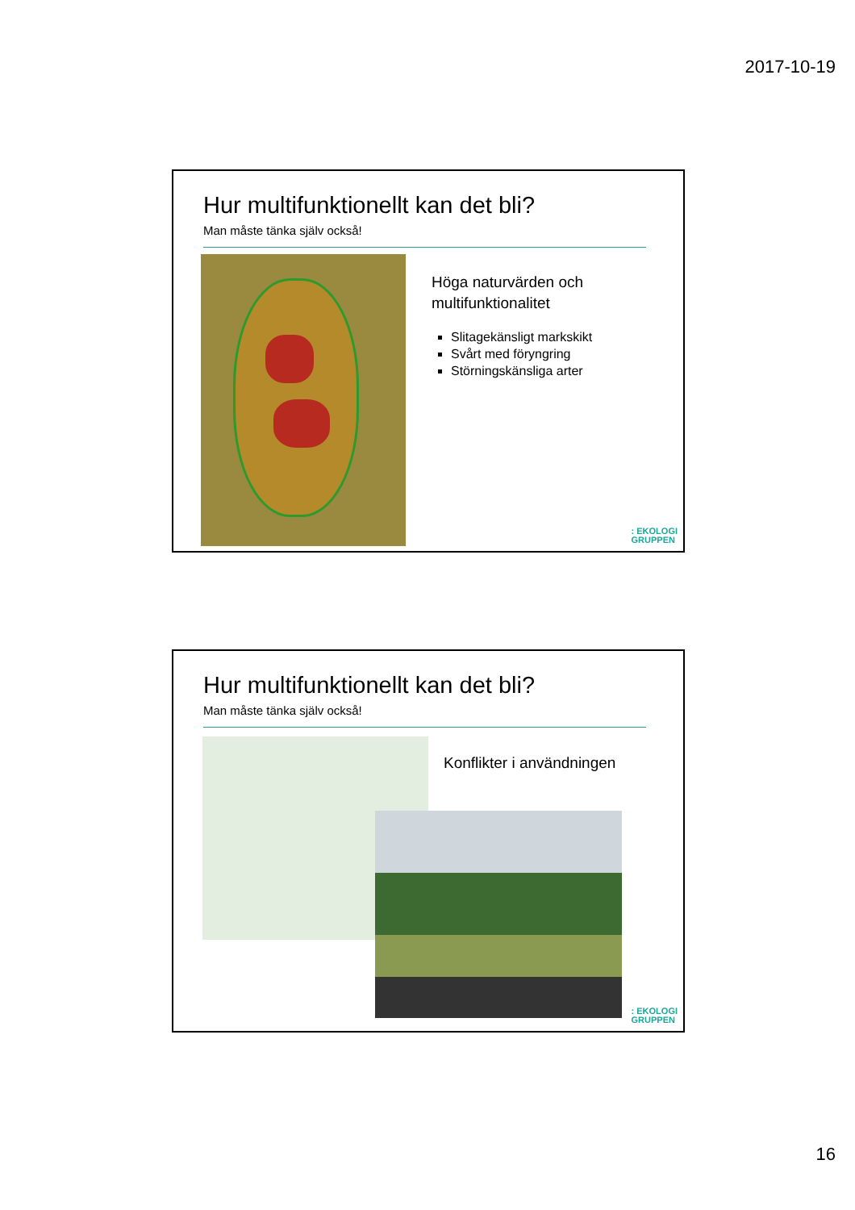2017-10-19
Hur multifunktionellt kan det bli?
Man måste tänka själv också!
Höga naturvärden och
multifunktionalitet
Slitagekänsligt markskikt
Svårt med föryngring
Störningskänsliga arter
: EKOLOGI
GRUPPEN
Hur multifunktionellt kan det bli?
Man måste tänka själv också!
Konflikter i användningen
: EKOLOGI
GRUPPEN
16